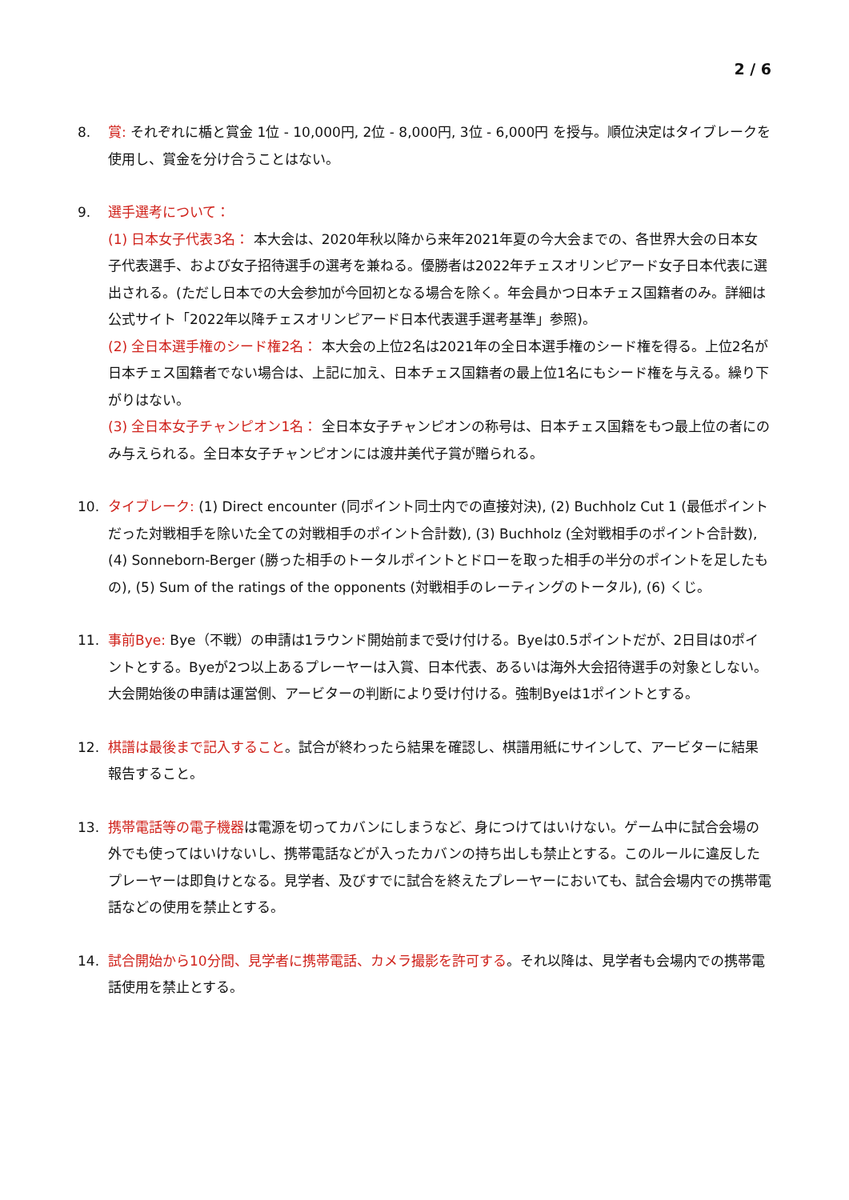2 / 6
8. 賞: それぞれに楯と賞金 1位 - 10,000円, 2位 - 8,000円, 3位 - 6,000円 を授与。順位決定はタイブレークを使用し、賞金を分け合うことはない。
9. 選手選考について：
(1) 日本女子代表3名： 本大会は、2020年秋以降から来年2021年夏の今大会までの、各世界大会の日本女子代表選手、および女子招待選手の選考を兼ねる。優勝者は2022年チェスオリンピアード女子日本代表に選出される。(ただし日本での大会参加が今回初となる場合を除く。年会員かつ日本チェス国籍者のみ。詳細は公式サイト「2022年以降チェスオリンピアード日本代表選手選考基準」参照)。
(2) 全日本選手権のシード権2名： 本大会の上位2名は2021年の全日本選手権のシード権を得る。上位2名が日本チェス国籍者でない場合は、上記に加え、日本チェス国籍者の最上位1名にもシード権を与える。繰り下がりはない。
(3) 全日本女子チャンピオン1名： 全日本女子チャンピオンの称号は、日本チェス国籍をもつ最上位の者にのみ与えられる。全日本女子チャンピオンには渡井美代子賞が贈られる。
10. タイブレーク: (1) Direct encounter (同ポイント同士内での直接対決), (2) Buchholz Cut 1 (最低ポイントだった対戦相手を除いた全ての対戦相手のポイント合計数), (3) Buchholz (全対戦相手のポイント合計数), (4) Sonneborn-Berger (勝った相手のトータルポイントとドローを取った相手の半分のポイントを足したもの), (5) Sum of the ratings of the opponents (対戦相手のレーティングのトータル), (6) くじ。
11. 事前Bye: Bye（不戦）の申請は1ラウンド開始前まで受け付ける。Byeは0.5ポイントだが、2日目は0ポイントとする。Byeが2つ以上あるプレーヤーは入賞、日本代表、あるいは海外大会招待選手の対象としない。大会開始後の申請は運営側、アービターの判断により受け付ける。強制Byeは1ポイントとする。
12. 棋譜は最後まで記入すること。試合が終わったら結果を確認し、棋譜用紙にサインして、アービターに結果報告すること。
13. 携帯電話等の電子機器は電源を切ってカバンにしまうなど、身につけてはいけない。ゲーム中に試合会場の外でも使ってはいけないし、携帯電話などが入ったカバンの持ち出しも禁止とする。このルールに違反したプレーヤーは即負けとなる。見学者、及びすでに試合を終えたプレーヤーにおいても、試合会場内での携帯電話などの使用を禁止とする。
14. 試合開始から10分間、見学者に携帯電話、カメラ撮影を許可する。それ以降は、見学者も会場内での携帯電話使用を禁止とする。